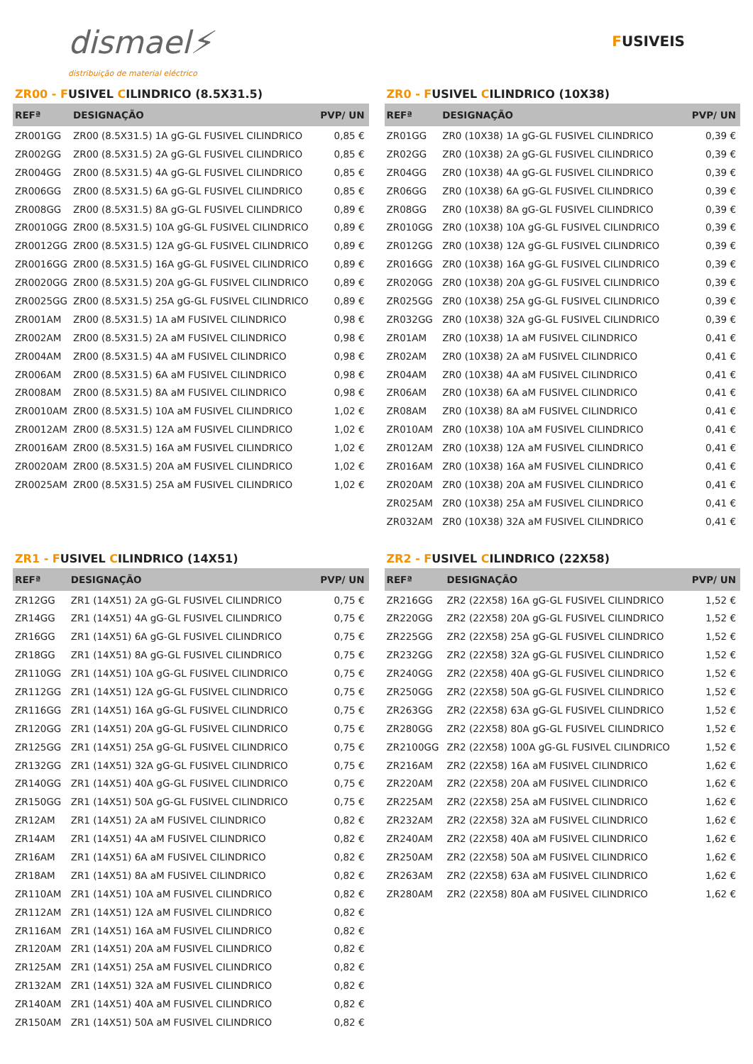dismael⚡
distribuição de material eléctrico
FUSIVEIS
ZR00 - FUSIVEL CILINDRICO (8.5X31.5)
| REFª | DESIGNAÇÃO | PVP/ UN |
| --- | --- | --- |
| ZR001GG | ZR00 (8.5X31.5) 1A gG-GL FUSIVEL CILINDRICO | 0,85 € |
| ZR002GG | ZR00 (8.5X31.5) 2A gG-GL FUSIVEL CILINDRICO | 0,85 € |
| ZR004GG | ZR00 (8.5X31.5) 4A gG-GL FUSIVEL CILINDRICO | 0,85 € |
| ZR006GG | ZR00 (8.5X31.5) 6A gG-GL FUSIVEL CILINDRICO | 0,85 € |
| ZR008GG | ZR00 (8.5X31.5) 8A gG-GL FUSIVEL CILINDRICO | 0,89 € |
| ZR0010GG | ZR00 (8.5X31.5) 10A gG-GL FUSIVEL CILINDRICO | 0,89 € |
| ZR0012GG | ZR00 (8.5X31.5) 12A gG-GL FUSIVEL CILINDRICO | 0,89 € |
| ZR0016GG | ZR00 (8.5X31.5) 16A gG-GL FUSIVEL CILINDRICO | 0,89 € |
| ZR0020GG | ZR00 (8.5X31.5) 20A gG-GL FUSIVEL CILINDRICO | 0,89 € |
| ZR0025GG | ZR00 (8.5X31.5) 25A gG-GL FUSIVEL CILINDRICO | 0,89 € |
| ZR001AM | ZR00 (8.5X31.5) 1A aM FUSIVEL CILINDRICO | 0,98 € |
| ZR002AM | ZR00 (8.5X31.5) 2A aM FUSIVEL CILINDRICO | 0,98 € |
| ZR004AM | ZR00 (8.5X31.5) 4A aM FUSIVEL CILINDRICO | 0,98 € |
| ZR006AM | ZR00 (8.5X31.5) 6A aM FUSIVEL CILINDRICO | 0,98 € |
| ZR008AM | ZR00 (8.5X31.5) 8A aM FUSIVEL CILINDRICO | 0,98 € |
| ZR0010AM | ZR00 (8.5X31.5) 10A aM FUSIVEL CILINDRICO | 1,02 € |
| ZR0012AM | ZR00 (8.5X31.5) 12A aM FUSIVEL CILINDRICO | 1,02 € |
| ZR0016AM | ZR00 (8.5X31.5) 16A aM FUSIVEL CILINDRICO | 1,02 € |
| ZR0020AM | ZR00 (8.5X31.5) 20A aM FUSIVEL CILINDRICO | 1,02 € |
| ZR0025AM | ZR00 (8.5X31.5) 25A aM FUSIVEL CILINDRICO | 1,02 € |
ZR0 - FUSIVEL CILINDRICO (10X38)
| REFª | DESIGNAÇÃO | PVP/ UN |
| --- | --- | --- |
| ZR01GG | ZR0 (10X38) 1A gG-GL FUSIVEL CILINDRICO | 0,39 € |
| ZR02GG | ZR0 (10X38) 2A gG-GL FUSIVEL CILINDRICO | 0,39 € |
| ZR04GG | ZR0 (10X38) 4A gG-GL FUSIVEL CILINDRICO | 0,39 € |
| ZR06GG | ZR0 (10X38) 6A gG-GL FUSIVEL CILINDRICO | 0,39 € |
| ZR08GG | ZR0 (10X38) 8A gG-GL FUSIVEL CILINDRICO | 0,39 € |
| ZR010GG | ZR0 (10X38) 10A gG-GL FUSIVEL CILINDRICO | 0,39 € |
| ZR012GG | ZR0 (10X38) 12A gG-GL FUSIVEL CILINDRICO | 0,39 € |
| ZR016GG | ZR0 (10X38) 16A gG-GL FUSIVEL CILINDRICO | 0,39 € |
| ZR020GG | ZR0 (10X38) 20A gG-GL FUSIVEL CILINDRICO | 0,39 € |
| ZR025GG | ZR0 (10X38) 25A gG-GL FUSIVEL CILINDRICO | 0,39 € |
| ZR032GG | ZR0 (10X38) 32A gG-GL FUSIVEL CILINDRICO | 0,39 € |
| ZR01AM | ZR0 (10X38) 1A aM FUSIVEL CILINDRICO | 0,41 € |
| ZR02AM | ZR0 (10X38) 2A aM FUSIVEL CILINDRICO | 0,41 € |
| ZR04AM | ZR0 (10X38) 4A aM FUSIVEL CILINDRICO | 0,41 € |
| ZR06AM | ZR0 (10X38) 6A aM FUSIVEL CILINDRICO | 0,41 € |
| ZR08AM | ZR0 (10X38) 8A aM FUSIVEL CILINDRICO | 0,41 € |
| ZR010AM | ZR0 (10X38) 10A aM FUSIVEL CILINDRICO | 0,41 € |
| ZR012AM | ZR0 (10X38) 12A aM FUSIVEL CILINDRICO | 0,41 € |
| ZR016AM | ZR0 (10X38) 16A aM FUSIVEL CILINDRICO | 0,41 € |
| ZR020AM | ZR0 (10X38) 20A aM FUSIVEL CILINDRICO | 0,41 € |
| ZR025AM | ZR0 (10X38) 25A aM FUSIVEL CILINDRICO | 0,41 € |
| ZR032AM | ZR0 (10X38) 32A aM FUSIVEL CILINDRICO | 0,41 € |
ZR1 - FUSIVEL CILINDRICO (14X51)
| REFª | DESIGNAÇÃO | PVP/ UN |
| --- | --- | --- |
| ZR12GG | ZR1 (14X51) 2A gG-GL FUSIVEL CILINDRICO | 0,75 € |
| ZR14GG | ZR1 (14X51) 4A gG-GL FUSIVEL CILINDRICO | 0,75 € |
| ZR16GG | ZR1 (14X51) 6A gG-GL FUSIVEL CILINDRICO | 0,75 € |
| ZR18GG | ZR1 (14X51) 8A gG-GL FUSIVEL CILINDRICO | 0,75 € |
| ZR110GG | ZR1 (14X51) 10A gG-GL FUSIVEL CILINDRICO | 0,75 € |
| ZR112GG | ZR1 (14X51) 12A gG-GL FUSIVEL CILINDRICO | 0,75 € |
| ZR116GG | ZR1 (14X51) 16A gG-GL FUSIVEL CILINDRICO | 0,75 € |
| ZR120GG | ZR1 (14X51) 20A gG-GL FUSIVEL CILINDRICO | 0,75 € |
| ZR125GG | ZR1 (14X51) 25A gG-GL FUSIVEL CILINDRICO | 0,75 € |
| ZR132GG | ZR1 (14X51) 32A gG-GL FUSIVEL CILINDRICO | 0,75 € |
| ZR140GG | ZR1 (14X51) 40A gG-GL FUSIVEL CILINDRICO | 0,75 € |
| ZR150GG | ZR1 (14X51) 50A gG-GL FUSIVEL CILINDRICO | 0,75 € |
| ZR12AM | ZR1 (14X51) 2A aM FUSIVEL CILINDRICO | 0,82 € |
| ZR14AM | ZR1 (14X51) 4A aM FUSIVEL CILINDRICO | 0,82 € |
| ZR16AM | ZR1 (14X51) 6A aM FUSIVEL CILINDRICO | 0,82 € |
| ZR18AM | ZR1 (14X51) 8A aM FUSIVEL CILINDRICO | 0,82 € |
| ZR110AM | ZR1 (14X51) 10A aM FUSIVEL CILINDRICO | 0,82 € |
| ZR112AM | ZR1 (14X51) 12A aM FUSIVEL CILINDRICO | 0,82 € |
| ZR116AM | ZR1 (14X51) 16A aM FUSIVEL CILINDRICO | 0,82 € |
| ZR120AM | ZR1 (14X51) 20A aM FUSIVEL CILINDRICO | 0,82 € |
| ZR125AM | ZR1 (14X51) 25A aM FUSIVEL CILINDRICO | 0,82 € |
| ZR132AM | ZR1 (14X51) 32A aM FUSIVEL CILINDRICO | 0,82 € |
| ZR140AM | ZR1 (14X51) 40A aM FUSIVEL CILINDRICO | 0,82 € |
| ZR150AM | ZR1 (14X51) 50A aM FUSIVEL CILINDRICO | 0,82 € |
ZR2 - FUSIVEL CILINDRICO (22X58)
| REFª | DESIGNAÇÃO | PVP/ UN |
| --- | --- | --- |
| ZR216GG | ZR2 (22X58) 16A gG-GL FUSIVEL CILINDRICO | 1,52 € |
| ZR220GG | ZR2 (22X58) 20A gG-GL FUSIVEL CILINDRICO | 1,52 € |
| ZR225GG | ZR2 (22X58) 25A gG-GL FUSIVEL CILINDRICO | 1,52 € |
| ZR232GG | ZR2 (22X58) 32A gG-GL FUSIVEL CILINDRICO | 1,52 € |
| ZR240GG | ZR2 (22X58) 40A gG-GL FUSIVEL CILINDRICO | 1,52 € |
| ZR250GG | ZR2 (22X58) 50A gG-GL FUSIVEL CILINDRICO | 1,52 € |
| ZR263GG | ZR2 (22X58) 63A gG-GL FUSIVEL CILINDRICO | 1,52 € |
| ZR280GG | ZR2 (22X58) 80A gG-GL FUSIVEL CILINDRICO | 1,52 € |
| ZR2100GG | ZR2 (22X58) 100A gG-GL FUSIVEL CILINDRICO | 1,52 € |
| ZR216AM | ZR2 (22X58) 16A aM FUSIVEL CILINDRICO | 1,62 € |
| ZR220AM | ZR2 (22X58) 20A aM FUSIVEL CILINDRICO | 1,62 € |
| ZR225AM | ZR2 (22X58) 25A aM FUSIVEL CILINDRICO | 1,62 € |
| ZR232AM | ZR2 (22X58) 32A aM FUSIVEL CILINDRICO | 1,62 € |
| ZR240AM | ZR2 (22X58) 40A aM FUSIVEL CILINDRICO | 1,62 € |
| ZR250AM | ZR2 (22X58) 50A aM FUSIVEL CILINDRICO | 1,62 € |
| ZR263AM | ZR2 (22X58) 63A aM FUSIVEL CILINDRICO | 1,62 € |
| ZR280AM | ZR2 (22X58) 80A aM FUSIVEL CILINDRICO | 1,62 € |